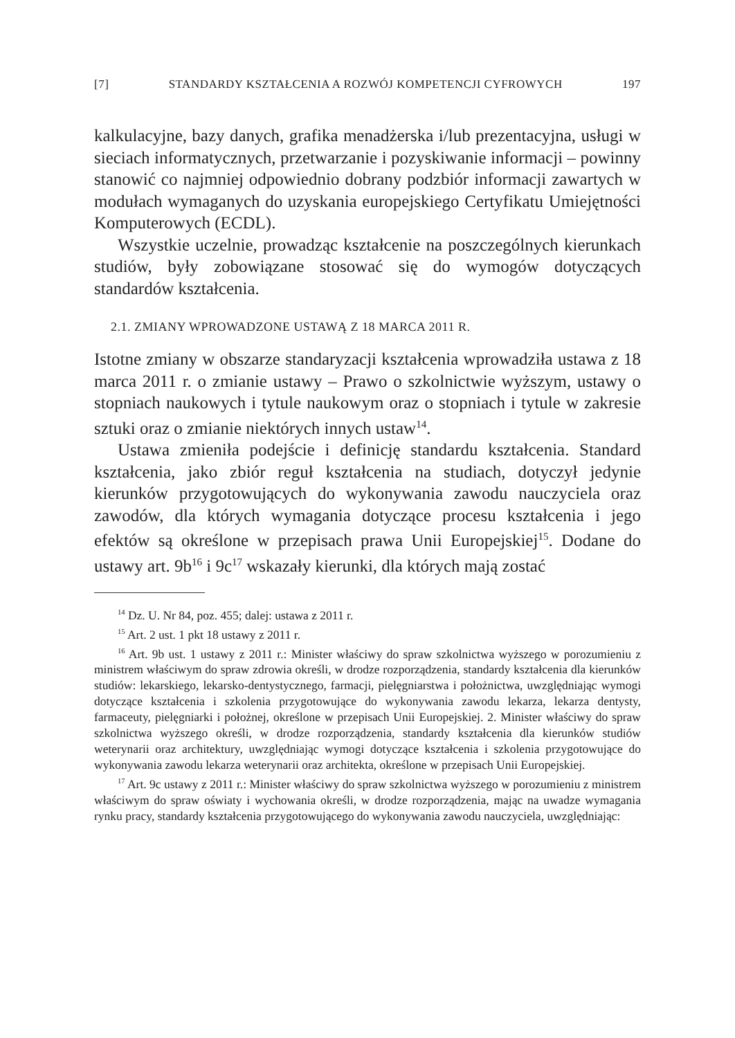[7] STANDARDY KSZTAŁCENIA A ROZWÓJ KOMPETENCJI CYFROWYCH 197
kalkulacyjne, bazy danych, grafika menadżerska i/lub prezentacyjna, usługi w sieciach informatycznych, przetwarzanie i pozyskiwanie informacji – powinny stanowić co najmniej odpowiednio dobrany podzbiór informacji zawartych w modułach wymaganych do uzyskania europejskiego Certyfikatu Umiejętności Komputerowych (ECDL).
Wszystkie uczelnie, prowadząc kształcenie na poszczególnych kierunkach studiów, były zobowiązane stosować się do wymogów dotyczących standardów kształcenia.
2.1. ZMIANY WPROWADZONE USTAWĄ Z 18 MARCA 2011 R.
Istotne zmiany w obszarze standaryzacji kształcenia wprowadziła ustawa z 18 marca 2011 r. o zmianie ustawy – Prawo o szkolnictwie wyższym, ustawy o stopniach naukowych i tytule naukowym oraz o stopniach i tytule w zakresie sztuki oraz o zmianie niektórych innych ustaw<sup>14</sup>.
Ustawa zmieniła podejście i definicję standardu kształcenia. Standard kształcenia, jako zbiór reguł kształcenia na studiach, dotyczył jedynie kierunków przygotowujących do wykonywania zawodu nauczyciela oraz zawodów, dla których wymagania dotyczące procesu kształcenia i jego efektów są określone w przepisach prawa Unii Europejskiej<sup>15</sup>. Dodane do ustawy art. 9b<sup>16</sup> i 9c<sup>17</sup> wskazały kierunki, dla których mają zostać
<sup>14</sup> Dz. U. Nr 84, poz. 455; dalej: ustawa z 2011 r.
<sup>15</sup> Art. 2 ust. 1 pkt 18 ustawy z 2011 r.
<sup>16</sup> Art. 9b ust. 1 ustawy z 2011 r.: Minister właściwy do spraw szkolnictwa wyższego w porozumieniu z ministrem właściwym do spraw zdrowia określi, w drodze rozporządzenia, standardy kształcenia dla kierunków studiów: lekarskiego, lekarsko-dentystycznego, farmacji, pielęgniarstwa i położnictwa, uwzględniając wymogi dotyczące kształcenia i szkolenia przygotowujące do wykonywania zawodu lekarza, lekarza dentysty, farmaceuty, pielęgniarki i położnej, określone w przepisach Unii Europejskiej. 2. Minister właściwy do spraw szkolnictwa wyższego określi, w drodze rozporządzenia, standardy kształcenia dla kierunków studiów weterynarii oraz architektury, uwzględniając wymogi dotyczące kształcenia i szkolenia przygotowujące do wykonywania zawodu lekarza weterynarii oraz architekta, określone w przepisach Unii Europejskiej.
<sup>17</sup> Art. 9c ustawy z 2011 r.: Minister właściwy do spraw szkolnictwa wyższego w porozumieniu z ministrem właściwym do spraw oświaty i wychowania określi, w drodze rozporządzenia, mając na uwadze wymagania rynku pracy, standardy kształcenia przygotowującego do wykonywania zawodu nauczyciela, uwzględniając: